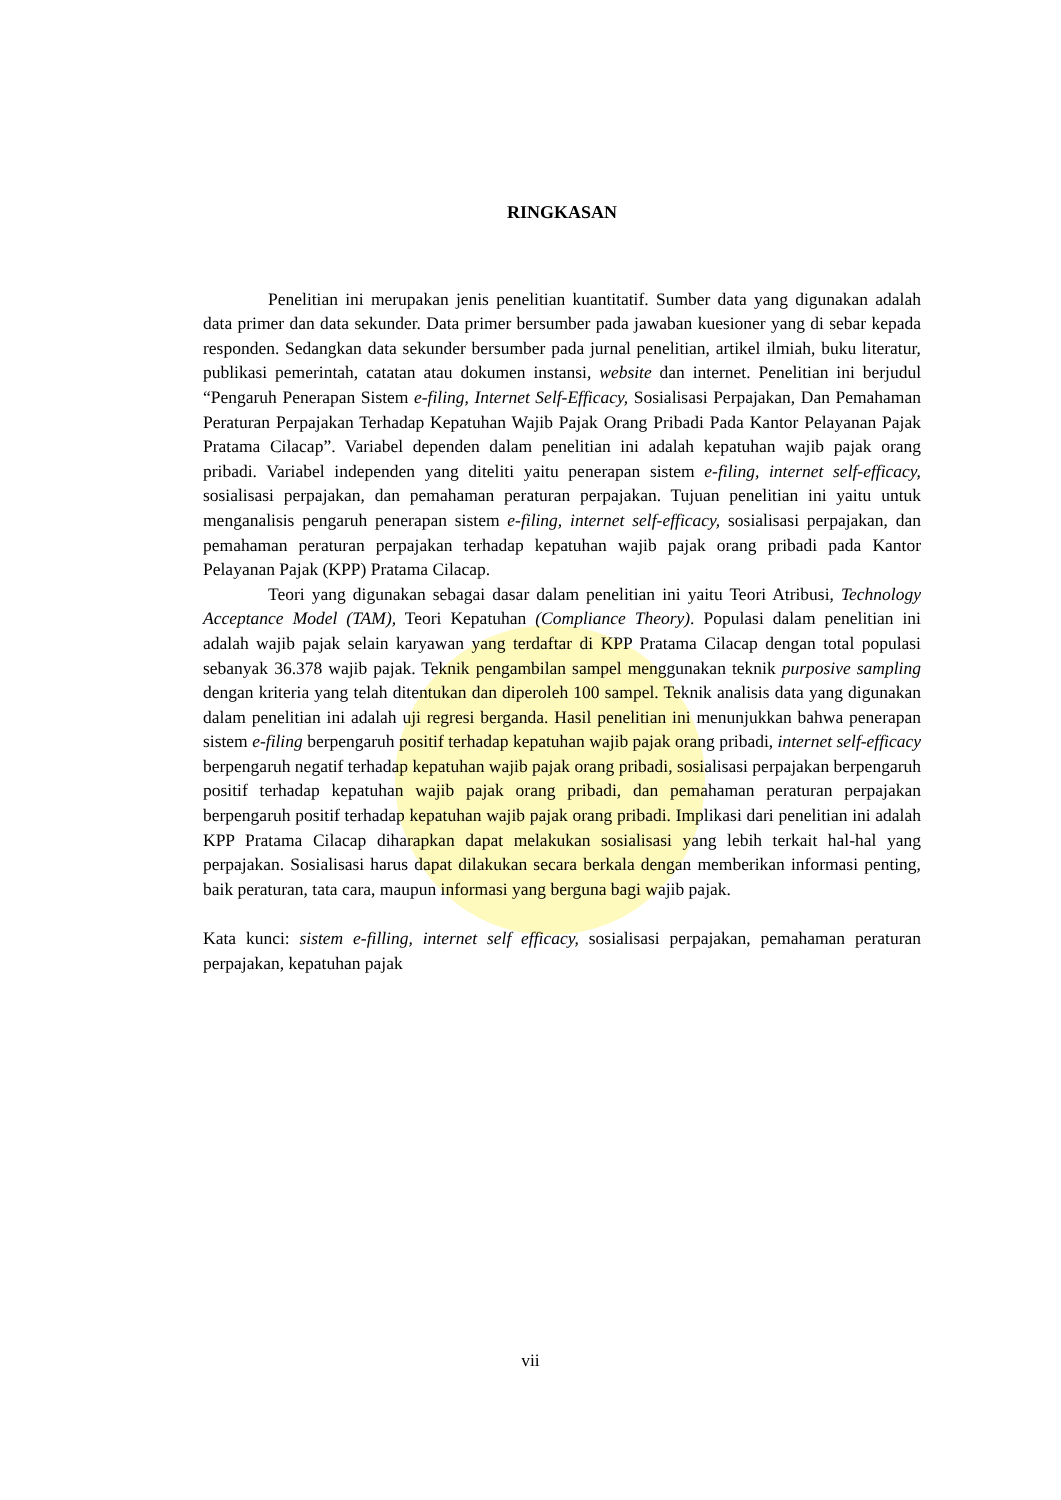RINGKASAN
Penelitian ini merupakan jenis penelitian kuantitatif. Sumber data yang digunakan adalah data primer dan data sekunder. Data primer bersumber pada jawaban kuesioner yang di sebar kepada responden. Sedangkan data sekunder bersumber pada jurnal penelitian, artikel ilmiah, buku literatur, publikasi pemerintah, catatan atau dokumen instansi, website dan internet. Penelitian ini berjudul “Pengaruh Penerapan Sistem e-filing, Internet Self-Efficacy, Sosialisasi Perpajakan, Dan Pemahaman Peraturan Perpajakan Terhadap Kepatuhan Wajib Pajak Orang Pribadi Pada Kantor Pelayanan Pajak Pratama Cilacap”. Variabel dependen dalam penelitian ini adalah kepatuhan wajib pajak orang pribadi. Variabel independen yang diteliti yaitu penerapan sistem e-filing, internet self-efficacy, sosialisasi perpajakan, dan pemahaman peraturan perpajakan. Tujuan penelitian ini yaitu untuk menganalisis pengaruh penerapan sistem e-filing, internet self-efficacy, sosialisasi perpajakan, dan pemahaman peraturan perpajakan terhadap kepatuhan wajib pajak orang pribadi pada Kantor Pelayanan Pajak (KPP) Pratama Cilacap.
Teori yang digunakan sebagai dasar dalam penelitian ini yaitu Teori Atribusi, Technology Acceptance Model (TAM), Teori Kepatuhan (Compliance Theory). Populasi dalam penelitian ini adalah wajib pajak selain karyawan yang terdaftar di KPP Pratama Cilacap dengan total populasi sebanyak 36.378 wajib pajak. Teknik pengambilan sampel menggunakan teknik purposive sampling dengan kriteria yang telah ditentukan dan diperoleh 100 sampel. Teknik analisis data yang digunakan dalam penelitian ini adalah uji regresi berganda. Hasil penelitian ini menunjukkan bahwa penerapan sistem e-filing berpengaruh positif terhadap kepatuhan wajib pajak orang pribadi, internet self-efficacy berpengaruh negatif terhadap kepatuhan wajib pajak orang pribadi, sosialisasi perpajakan berpengaruh positif terhadap kepatuhan wajib pajak orang pribadi, dan pemahaman peraturan perpajakan berpengaruh positif terhadap kepatuhan wajib pajak orang pribadi. Implikasi dari penelitian ini adalah KPP Pratama Cilacap diharapkan dapat melakukan sosialisasi yang lebih terkait hal-hal yang perpajakan. Sosialisasi harus dapat dilakukan secara berkala dengan memberikan informasi penting, baik peraturan, tata cara, maupun informasi yang berguna bagi wajib pajak.
Kata kunci: sistem e-filling, internet self efficacy, sosialisasi perpajakan, pemahaman peraturan perpajakan, kepatuhan pajak
vii